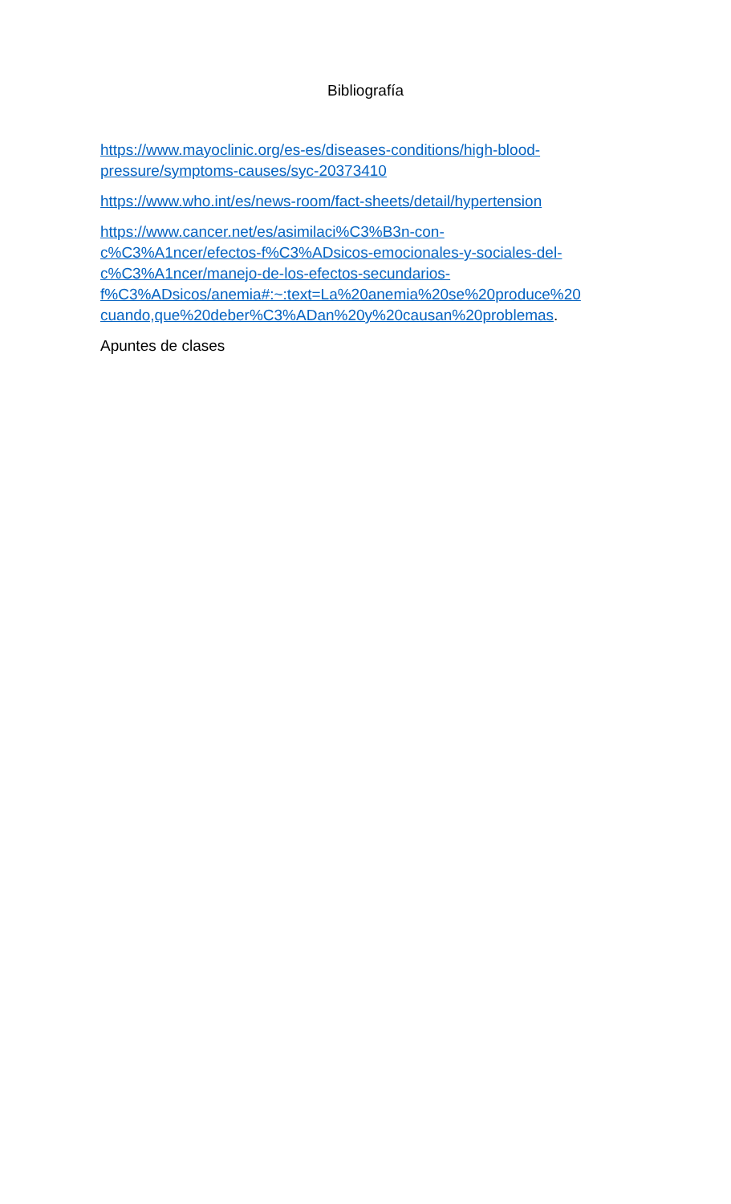Bibliografía
https://www.mayoclinic.org/es-es/diseases-conditions/high-blood-
pressure/symptoms-causes/syc-20373410
https://www.who.int/es/news-room/fact-sheets/detail/hypertension
https://www.cancer.net/es/asimilaci%C3%B3n-con-
c%C3%A1ncer/efectos-f%C3%ADsicos-emocionales-y-sociales-del-
c%C3%A1ncer/manejo-de-los-efectos-secundarios-
f%C3%ADsicos/anemia#:~:text=La%20anemia%20se%20produce%20
cuando,que%20deber%C3%ADan%20y%20causan%20problemas.
Apuntes de clases